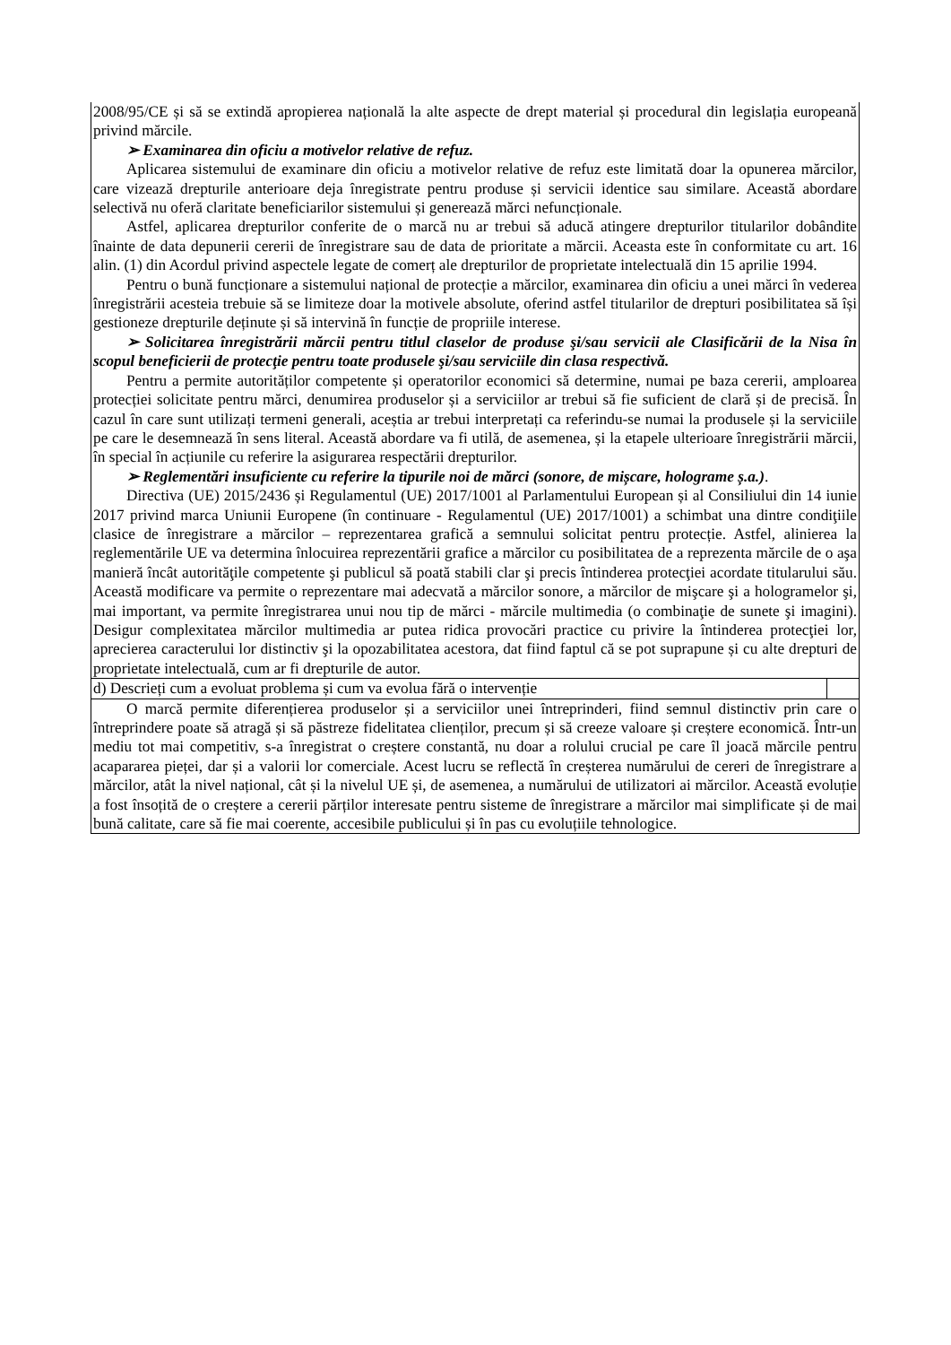| 2008/95/CE și să se extindă apropierea națională la alte aspecte de drept material și procedural din legislația europeană privind mărcile. ➢ Examinarea din oficiu a motivelor relative de refuz. Aplicarea sistemului de examinare din oficiu a motivelor relative de refuz este limitată doar la opunerea mărcilor, care vizează drepturile anterioare deja înregistrate pentru produse și servicii identice sau similare. Această abordare selectivă nu oferă claritate beneficiarilor sistemului și generează mărci nefuncționale. Astfel, aplicarea drepturilor conferite de o marcă nu ar trebui să aducă atingere drepturilor titularilor dobândite înainte de data depunerii cererii de înregistrare sau de data de prioritate a mărcii. Aceasta este în conformitate cu art. 16 alin. (1) din Acordul privind aspectele legate de comerț ale drepturilor de proprietate intelectuală din 15 aprilie 1994. Pentru o bună funcționare a sistemului național de protecție a mărcilor, examinarea din oficiu a unei mărci în vederea înregistrării acesteia trebuie să se limiteze doar la motivele absolute, oferind astfel titularilor de drepturi posibilitatea să își gestioneze drepturile deținute și să intervină în funcție de propriile interese. ➢ Solicitarea înregistrării mărcii pentru titlul claselor de produse şi/sau servicii ale Clasificării de la Nisa în scopul beneficierii de protecţie pentru toate produsele şi/sau serviciile din clasa respectivă. Pentru a permite autorităților competente și operatorilor economici să determine, numai pe baza cererii, amploarea protecției solicitate pentru mărci, denumirea produselor și a serviciilor ar trebui să fie suficient de clară și de precisă. În cazul în care sunt utilizați termeni generali, aceștia ar trebui interpretați ca referindu-se numai la produsele și la serviciile pe care le desemnează în sens literal. Această abordare va fi utilă, de asemenea, și la etapele ulterioare înregistrării mărcii, în special în acțiunile cu referire la asigurarea respectării drepturilor. ➢ Reglementări insuficiente cu referire la tipurile noi de mărci (sonore, de mișcare, holograme ș.a.) . Directiva (UE) 2015/2436 și Regulamentul (UE) 2017/1001 al Parlamentului European și al Consiliului din 14 iunie 2017 privind marca Uniunii Europene (în continuare - Regulamentul (UE) 2017/1001) a schimbat una dintre condiţiile clasice de înregistrare a mărcilor – reprezentarea grafică a semnului solicitat pentru protecție. Astfel, alinierea la reglementările UE va determina înlocuirea reprezentării grafice a mărcilor cu posibilitatea de a reprezenta mărcile de o aşa manieră încât autorităţile competente şi publicul să poată stabili clar şi precis întinderea protecţiei acordate titularului său. Această modificare va permite o reprezentare mai adecvată a mărcilor sonore, a mărcilor de mişcare şi a hologramelor şi, mai important, va permite înregistrarea unui nou tip de mărci - mărcile multimedia (o combinaţie de sunete şi imagini). Desigur complexitatea mărcilor multimedia ar putea ridica provocări practice cu privire la întinderea protecţiei lor, aprecierea caracterului lor distinctiv şi la opozabilitatea acestora, dat fiind faptul că se pot suprapune și cu alte drepturi de proprietate intelectuală, cum ar fi drepturile de autor. |
| d) Descrieți cum a evoluat problema și cum va evolua fără o intervenție |
| O marcă permite diferențierea produselor și a serviciilor unei întreprinderi, fiind semnul distinctiv prin care o întreprindere poate să atragă și să păstreze fidelitatea clienților, precum și să creeze valoare și creștere economică. Într-un mediu tot mai competitiv, s-a înregistrat o creștere constantă, nu doar a rolului crucial pe care îl joacă mărcile pentru acapararea pieței, dar și a valorii lor comerciale. Acest lucru se reflectă în creșterea numărului de cereri de înregistrare a mărcilor, atât la nivel național, cât și la nivelul UE și, de asemenea, a numărului de utilizatori ai mărcilor. Această evoluție a fost însoțită de o creștere a cererii părților interesate pentru sisteme de înregistrare a mărcilor mai simplificate și de mai bună calitate, care să fie mai coerente, accesibile publicului și în pas cu evoluțiile tehnologice. |